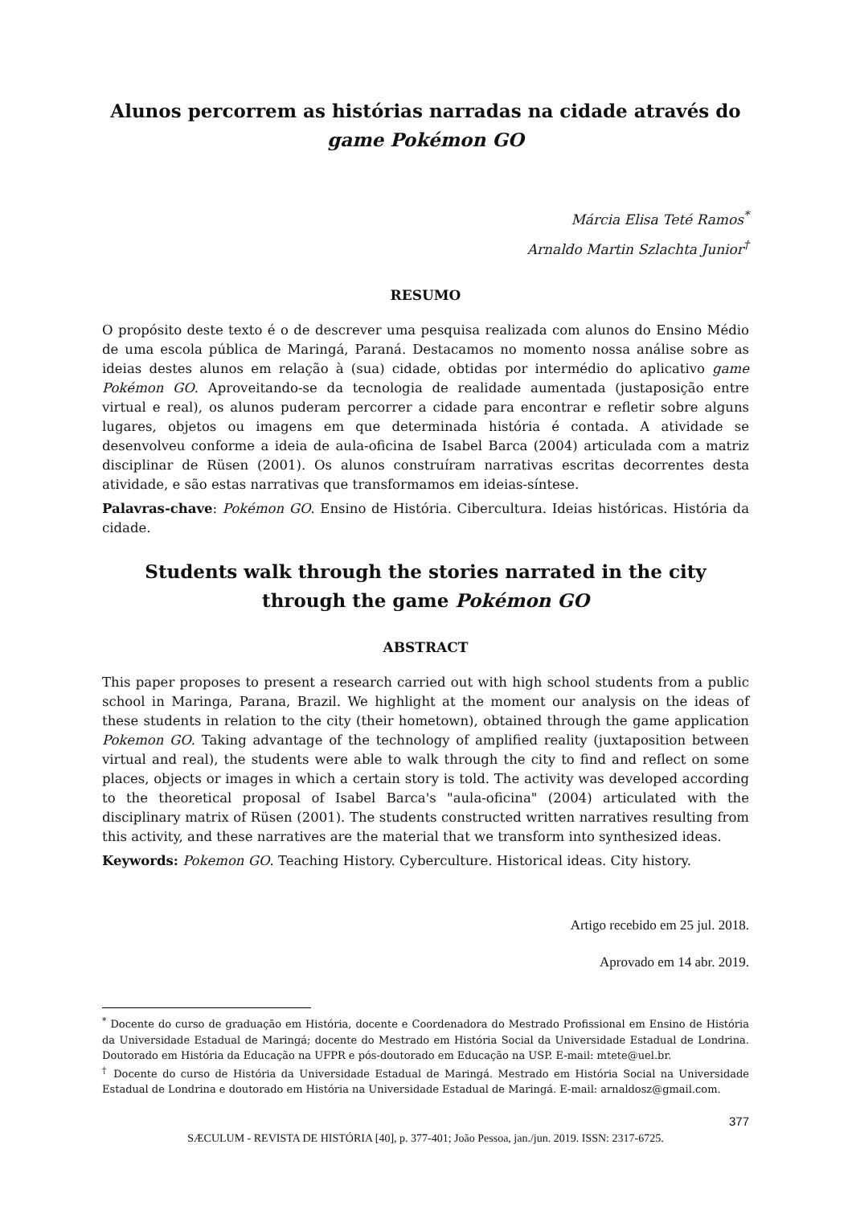Alunos percorrem as histórias narradas na cidade através do game Pokémon GO
Márcia Elisa Teté Ramos<sup>*</sup>
Arnaldo Martin Szlachta Junior<sup>†</sup>
RESUMO
O propósito deste texto é o de descrever uma pesquisa realizada com alunos do Ensino Médio de uma escola pública de Maringá, Paraná. Destacamos no momento nossa análise sobre as ideias destes alunos em relação à (sua) cidade, obtidas por intermédio do aplicativo game Pokémon GO. Aproveitando-se da tecnologia de realidade aumentada (justaposição entre virtual e real), os alunos puderam percorrer a cidade para encontrar e refletir sobre alguns lugares, objetos ou imagens em que determinada história é contada. A atividade se desenvolveu conforme a ideia de aula-oficina de Isabel Barca (2004) articulada com a matriz disciplinar de Rüsen (2001). Os alunos construíram narrativas escritas decorrentes desta atividade, e são estas narrativas que transformamos em ideias-síntese.
Palavras-chave: Pokémon GO. Ensino de História. Cibercultura. Ideias históricas. História da cidade.
Students walk through the stories narrated in the city through the game Pokémon GO
ABSTRACT
This paper proposes to present a research carried out with high school students from a public school in Maringa, Parana, Brazil. We highlight at the moment our analysis on the ideas of these students in relation to the city (their hometown), obtained through the game application Pokemon GO. Taking advantage of the technology of amplified reality (juxtaposition between virtual and real), the students were able to walk through the city to find and reflect on some places, objects or images in which a certain story is told. The activity was developed according to the theoretical proposal of Isabel Barca's "aula-oficina" (2004) articulated with the disciplinary matrix of Rüsen (2001). The students constructed written narratives resulting from this activity, and these narratives are the material that we transform into synthesized ideas.
Keywords: Pokemon GO. Teaching History. Cyberculture. Historical ideas. City history.
Artigo recebido em 25 jul. 2018.
Aprovado em 14 abr. 2019.
<sup>*</sup> Docente do curso de graduação em História, docente e Coordenadora do Mestrado Profissional em Ensino de História da Universidade Estadual de Maringá; docente do Mestrado em História Social da Universidade Estadual de Londrina. Doutorado em História da Educação na UFPR e pós-doutorado em Educação na USP. E-mail: mtete@uel.br.
<sup>†</sup> Docente do curso de História da Universidade Estadual de Maringá. Mestrado em História Social na Universidade Estadual de Londrina e doutorado em História na Universidade Estadual de Maringá. E-mail: arnaldosz@gmail.com.
377
SÆCULUM - REVISTA DE HISTÓRIA [40], p. 377-401; João Pessoa, jan./jun. 2019. ISSN: 2317-6725.